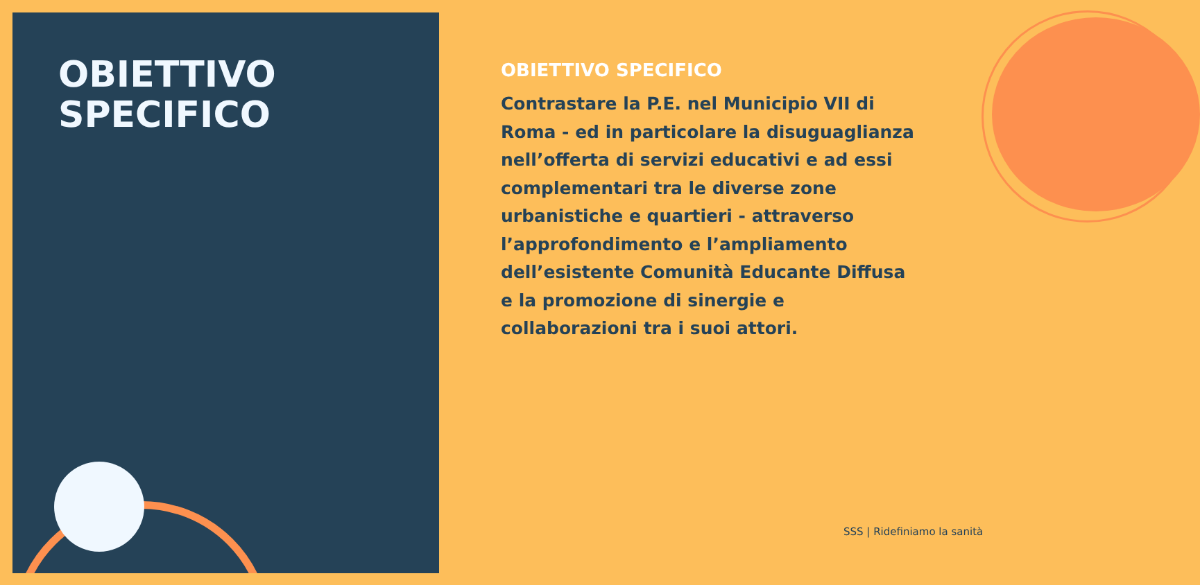OBIETTIVO
SPECIFICO
OBIETTIVO SPECIFICO
Contrastare la P.E. nel Municipio VII di Roma - ed in particolare la disuguaglianza nell’offerta di servizi educativi e ad essi complementari tra le diverse zone urbanistiche e quartieri - attraverso l’approfondimento e l’ampliamento dell’esistente Comunità Educante Diffusa e la promozione di sinergie e collaborazioni tra i suoi attori.
SSS | Ridefiniamo la sanità